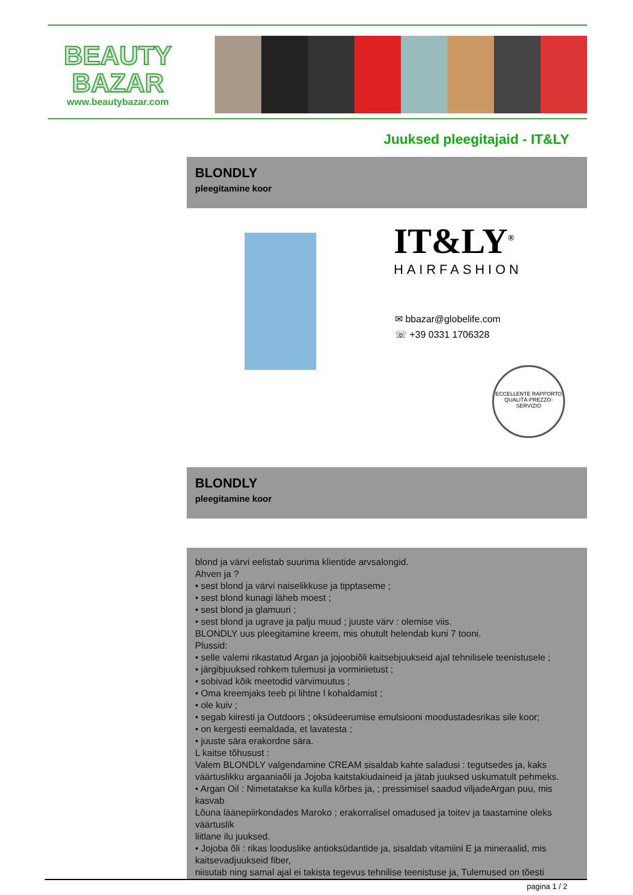BEAUTY
BAZAR
www.beautybazar.com
Juuksed pleegitajaid - IT&LY
BLONDLY
pleegitamine koor
IT&LY<sup>®</sup>
HAIRFASHION
✉ bbazar@globelife.com
☏ +39 0331 1706328
ECCELLENTE RAPPORTO QUALITÀ-PREZZO-SERVIZIO
BLONDLY
pleegitamine koor
blond ja värvi eelistab suurima klientide arvsalongid.
Ahven ja ?
• sest blond ja värvi naiselikkuse ja tipptaseme ;
• sest blond kunagi läheb moest ;
• sest blond ja glamuuri ;
• sest blond ja ugrave ja palju muud ; juuste värv : olemise viis.
BLONDLY uus pleegitamine kreem, mis ohutult helendab kuni 7 tooni.
Plussid:
• selle valemi rikastatud Argan ja jojoobiõli kaitsebjuukseid ajal tehnilisele teenistusele ;
• järgibjuuksed rohkem tulemusi ja vormiriietust ;
• sobivad kõik meetodid värvimuutus ;
• Oma kreemjaks teeb pi lihtne l kohaldamist ;
• ole kuiv ;
• segab kiiresti ja Outdoors ; oksüdeerumise emulsiooni moodustadesrikas sile koor;
• on kergesti eemaldada, et lavatesta ;
• juuste sära erakordne sära.
L kaitse tõhusust :
Valem BLONDLY valgendamine CREAM sisaldab kahte saladusi : tegutsedes ja, kaks väärtuslikku argaaniaõli ja Jojoba kaitstakiudaineid ja jätab juuksed uskumatult pehmeks.
• Argan Oil : Nimetatakse ka kulla kõrbes ja, ; pressimisel saadud viljadeArgan puu, mis kasvab
Lõuna läänepiirkondades Maroko ; erakorralisel omadused ja toitev ja taastamine oleks väärtuslik
liitlane ilu juuksed.
• Jojoba õli : rikas looduslike antioksüdantide ja, sisaldab vitamiini E ja mineraalid, mis kaitsevadjuukseid fiber,
niisutab ning samal ajal ei takista tegevus tehnilise teenistuse ja, Tulemused on tõesti
pagina 1 / 2